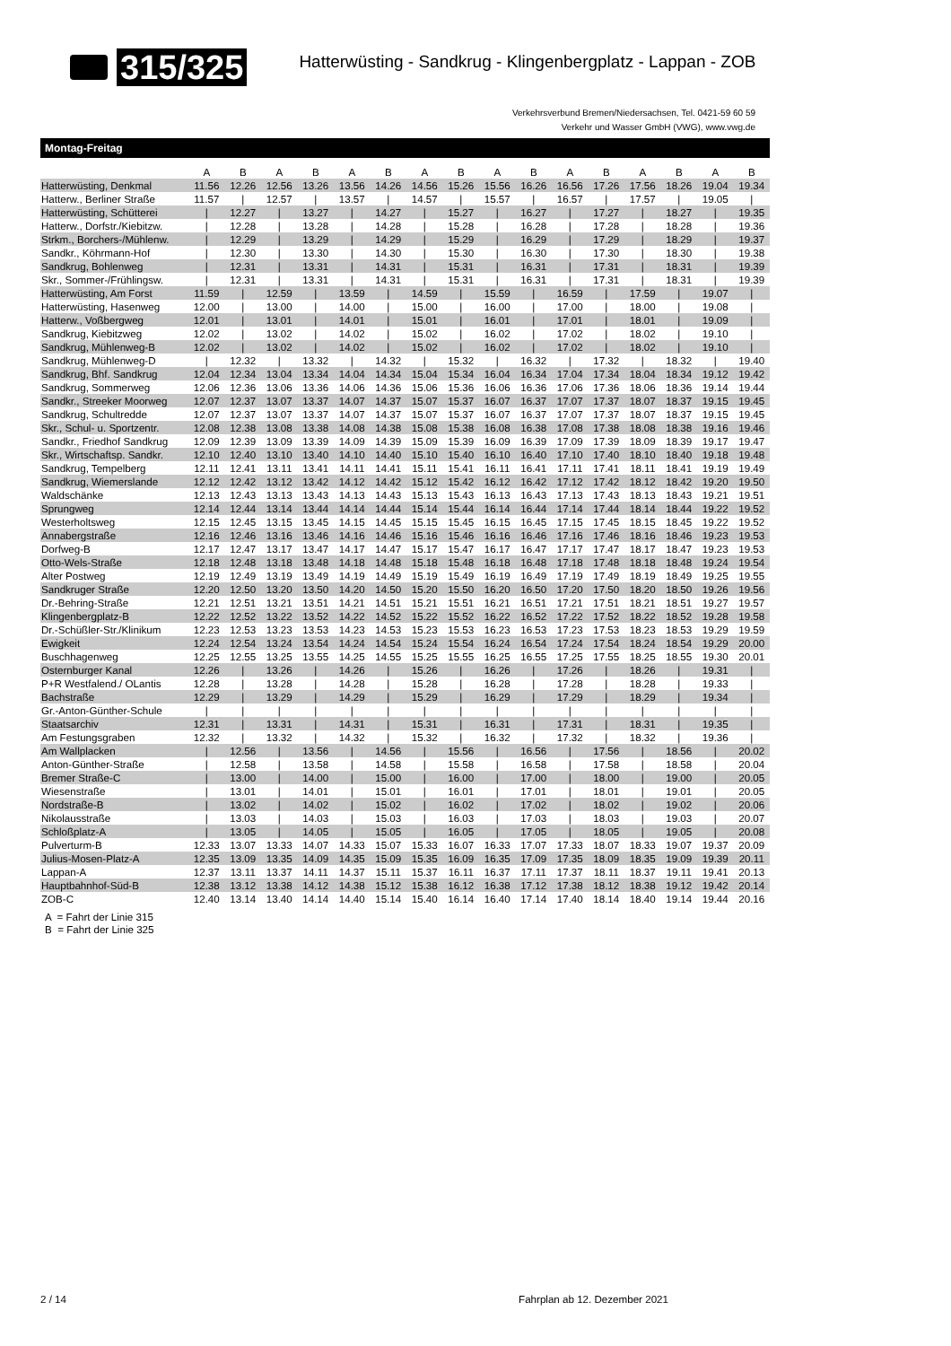315/325
Hatterwüsting - Sandkrug - Klingenbergplatz - Lappan - ZOB
Verkehrsverbund Bremen/Niedersachsen, Tel. 0421-59 60 59
Verkehr und Wasser GmbH (VWG), www.vwg.de
Montag-Freitag
| | A | B | A | B | A | B | A | B | A | B | A | B | A | B | A | B |
| --- | --- | --- | --- | --- | --- | --- | --- | --- | --- | --- | --- | --- | --- | --- | --- | --- |
| Hatterwüsting, Denkmal | 11.56 | 12.26 | 12.56 | 13.26 | 13.56 | 14.26 | 14.56 | 15.26 | 15.56 | 16.26 | 16.56 | 17.26 | 17.56 | 18.26 | 19.04 | 19.34 |
| Hatterw., Berliner Straße | 11.57 | / | 12.57 | / | 13.57 | / | 14.57 | / | 15.57 | / | 16.57 | / | 17.57 | / | 19.05 | / |
| Hatterwüsting, Schütterei | / | 12.27 | / | 13.27 | / | 14.27 | / | 15.27 | / | 16.27 | / | 17.27 | / | 18.27 | / | 19.35 |
| Hatterw., Dorfstr./Kiebitzw. | / | 12.28 | / | 13.28 | / | 14.28 | / | 15.28 | / | 16.28 | / | 17.28 | / | 18.28 | / | 19.36 |
| Strkm., Borchers-/Mühlenw. | / | 12.29 | / | 13.29 | / | 14.29 | / | 15.29 | / | 16.29 | / | 17.29 | / | 18.29 | / | 19.37 |
| Sandkr., Köhrmann-Hof | / | 12.30 | / | 13.30 | / | 14.30 | / | 15.30 | / | 16.30 | / | 17.30 | / | 18.30 | / | 19.38 |
| Sandkrug, Bohlenweg | / | 12.31 | / | 13.31 | / | 14.31 | / | 15.31 | / | 16.31 | / | 17.31 | / | 18.31 | / | 19.39 |
| Skr., Sommer-/Frühlingsw. | / | 12.31 | / | 13.31 | / | 14.31 | / | 15.31 | / | 16.31 | / | 17.31 | / | 18.31 | / | 19.39 |
| Hatterwüsting, Am Forst | 11.59 | / | 12.59 | / | 13.59 | / | 14.59 | / | 15.59 | / | 16.59 | / | 17.59 | / | 19.07 | / |
| Hatterwüsting, Hasenweg | 12.00 | / | 13.00 | / | 14.00 | / | 15.00 | / | 16.00 | / | 17.00 | / | 18.00 | / | 19.08 | / |
| Hatterw., Voßbergweg | 12.01 | / | 13.01 | / | 14.01 | / | 15.01 | / | 16.01 | / | 17.01 | / | 18.01 | / | 19.09 | / |
| Sandkrug, Kiebitzweg | 12.02 | / | 13.02 | / | 14.02 | / | 15.02 | / | 16.02 | / | 17.02 | / | 18.02 | / | 19.10 | / |
| Sandkrug, Mühlenweg-B | 12.02 | / | 13.02 | / | 14.02 | / | 15.02 | / | 16.02 | / | 17.02 | / | 18.02 | / | 19.10 | / |
| Sandkrug, Mühlenweg-D | / | 12.32 | / | 13.32 | / | 14.32 | / | 15.32 | / | 16.32 | / | 17.32 | / | 18.32 | / | 19.40 |
| Sandkrug, Bhf. Sandkrug | 12.04 | 12.34 | 13.04 | 13.34 | 14.04 | 14.34 | 15.04 | 15.34 | 16.04 | 16.34 | 17.04 | 17.34 | 18.04 | 18.34 | 19.12 | 19.42 |
| Sandkrug, Sommerweg | 12.06 | 12.36 | 13.06 | 13.36 | 14.06 | 14.36 | 15.06 | 15.36 | 16.06 | 16.36 | 17.06 | 17.36 | 18.06 | 18.36 | 19.14 | 19.44 |
| Sandkr., Streeker Moorweg | 12.07 | 12.37 | 13.07 | 13.37 | 14.07 | 14.37 | 15.07 | 15.37 | 16.07 | 16.37 | 17.07 | 17.37 | 18.07 | 18.37 | 19.15 | 19.45 |
| Sandkrug, Schultredde | 12.07 | 12.37 | 13.07 | 13.37 | 14.07 | 14.37 | 15.07 | 15.37 | 16.07 | 16.37 | 17.07 | 17.37 | 18.07 | 18.37 | 19.15 | 19.45 |
| Skr., Schul- u. Sportzentr. | 12.08 | 12.38 | 13.08 | 13.38 | 14.08 | 14.38 | 15.08 | 15.38 | 16.08 | 16.38 | 17.08 | 17.38 | 18.08 | 18.38 | 19.16 | 19.46 |
| Sandkr., Friedhof Sandkrug | 12.09 | 12.39 | 13.09 | 13.39 | 14.09 | 14.39 | 15.09 | 15.39 | 16.09 | 16.39 | 17.09 | 17.39 | 18.09 | 18.39 | 19.17 | 19.47 |
| Skr., Wirtschaftsp. Sandkr. | 12.10 | 12.40 | 13.10 | 13.40 | 14.10 | 14.40 | 15.10 | 15.40 | 16.10 | 16.40 | 17.10 | 17.40 | 18.10 | 18.40 | 19.18 | 19.48 |
| Sandkrug, Tempelberg | 12.11 | 12.41 | 13.11 | 13.41 | 14.11 | 14.41 | 15.11 | 15.41 | 16.11 | 16.41 | 17.11 | 17.41 | 18.11 | 18.41 | 19.19 | 19.49 |
| Sandkrug, Wiemerslande | 12.12 | 12.42 | 13.12 | 13.42 | 14.12 | 14.42 | 15.12 | 15.42 | 16.12 | 16.42 | 17.12 | 17.42 | 18.12 | 18.42 | 19.20 | 19.50 |
| Waldschänke | 12.13 | 12.43 | 13.13 | 13.43 | 14.13 | 14.43 | 15.13 | 15.43 | 16.13 | 16.43 | 17.13 | 17.43 | 18.13 | 18.43 | 19.21 | 19.51 |
| Sprungweg | 12.14 | 12.44 | 13.14 | 13.44 | 14.14 | 14.44 | 15.14 | 15.44 | 16.14 | 16.44 | 17.14 | 17.44 | 18.14 | 18.44 | 19.22 | 19.52 |
| Westerholtsweg | 12.15 | 12.45 | 13.15 | 13.45 | 14.15 | 14.45 | 15.15 | 15.45 | 16.15 | 16.45 | 17.15 | 17.45 | 18.15 | 18.45 | 19.22 | 19.52 |
| Annabergstraße | 12.16 | 12.46 | 13.16 | 13.46 | 14.16 | 14.46 | 15.16 | 15.46 | 16.16 | 16.46 | 17.16 | 17.46 | 18.16 | 18.46 | 19.23 | 19.53 |
| Dorfweg-B | 12.17 | 12.47 | 13.17 | 13.47 | 14.17 | 14.47 | 15.17 | 15.47 | 16.17 | 16.47 | 17.17 | 17.47 | 18.17 | 18.47 | 19.23 | 19.53 |
| Otto-Wels-Straße | 12.18 | 12.48 | 13.18 | 13.48 | 14.18 | 14.48 | 15.18 | 15.48 | 16.18 | 16.48 | 17.18 | 17.48 | 18.18 | 18.48 | 19.24 | 19.54 |
| Alter Postweg | 12.19 | 12.49 | 13.19 | 13.49 | 14.19 | 14.49 | 15.19 | 15.49 | 16.19 | 16.49 | 17.19 | 17.49 | 18.19 | 18.49 | 19.25 | 19.55 |
| Sandkruger Straße | 12.20 | 12.50 | 13.20 | 13.50 | 14.20 | 14.50 | 15.20 | 15.50 | 16.20 | 16.50 | 17.20 | 17.50 | 18.20 | 18.50 | 19.26 | 19.56 |
| Dr.-Behring-Straße | 12.21 | 12.51 | 13.21 | 13.51 | 14.21 | 14.51 | 15.21 | 15.51 | 16.21 | 16.51 | 17.21 | 17.51 | 18.21 | 18.51 | 19.27 | 19.57 |
| Klingenbergplatz-B | 12.22 | 12.52 | 13.22 | 13.52 | 14.22 | 14.52 | 15.22 | 15.52 | 16.22 | 16.52 | 17.22 | 17.52 | 18.22 | 18.52 | 19.28 | 19.58 |
| Dr.-Schüßler-Str./Klinikum | 12.23 | 12.53 | 13.23 | 13.53 | 14.23 | 14.53 | 15.23 | 15.53 | 16.23 | 16.53 | 17.23 | 17.53 | 18.23 | 18.53 | 19.29 | 19.59 |
| Ewigkeit | 12.24 | 12.54 | 13.24 | 13.54 | 14.24 | 14.54 | 15.24 | 15.54 | 16.24 | 16.54 | 17.24 | 17.54 | 18.24 | 18.54 | 19.29 | 20.00 |
| Buschhagenweg | 12.25 | 12.55 | 13.25 | 13.55 | 14.25 | 14.55 | 15.25 | 15.55 | 16.25 | 16.55 | 17.25 | 17.55 | 18.25 | 18.55 | 19.30 | 20.01 |
| Osternburger Kanal | 12.26 | / | 13.26 | / | 14.26 | / | 15.26 | / | 16.26 | / | 17.26 | / | 18.26 | / | 19.31 | / |
| P+R Westfalend./ OLantis | 12.28 | / | 13.28 | / | 14.28 | / | 15.28 | / | 16.28 | / | 17.28 | / | 18.28 | / | 19.33 | / |
| Bachstraße | 12.29 | / | 13.29 | / | 14.29 | / | 15.29 | / | 16.29 | / | 17.29 | / | 18.29 | / | 19.34 | / |
| Gr.-Anton-Günther-Schule | / | / | / | / | / | / | / | / | / | / | / | / | / | / | / | / |
| Staatsarchiv | 12.31 | / | 13.31 | / | 14.31 | / | 15.31 | / | 16.31 | / | 17.31 | / | 18.31 | / | 19.35 | / |
| Am Festungsgraben | 12.32 | / | 13.32 | / | 14.32 | / | 15.32 | / | 16.32 | / | 17.32 | / | 18.32 | / | 19.36 | / |
| Am Wallplacken | / | 12.56 | / | 13.56 | / | 14.56 | / | 15.56 | / | 16.56 | / | 17.56 | / | 18.56 | / | 20.02 |
| Anton-Günther-Straße | / | 12.58 | / | 13.58 | / | 14.58 | / | 15.58 | / | 16.58 | / | 17.58 | / | 18.58 | / | 20.04 |
| Bremer Straße-C | / | 13.00 | / | 14.00 | / | 15.00 | / | 16.00 | / | 17.00 | / | 18.00 | / | 19.00 | / | 20.05 |
| Wiesenstraße | / | 13.01 | / | 14.01 | / | 15.01 | / | 16.01 | / | 17.01 | / | 18.01 | / | 19.01 | / | 20.05 |
| Nordstraße-B | / | 13.02 | / | 14.02 | / | 15.02 | / | 16.02 | / | 17.02 | / | 18.02 | / | 19.02 | / | 20.06 |
| Nikolausstraße | / | 13.03 | / | 14.03 | / | 15.03 | / | 16.03 | / | 17.03 | / | 18.03 | / | 19.03 | / | 20.07 |
| Schloßplatz-A | / | 13.05 | / | 14.05 | / | 15.05 | / | 16.05 | / | 17.05 | / | 18.05 | / | 19.05 | / | 20.08 |
| Pulverturm-B | 12.33 | 13.07 | 13.33 | 14.07 | 14.33 | 15.07 | 15.33 | 16.07 | 16.33 | 17.07 | 17.33 | 18.07 | 18.33 | 19.07 | 19.37 | 20.09 |
| Julius-Mosen-Platz-A | 12.35 | 13.09 | 13.35 | 14.09 | 14.35 | 15.09 | 15.35 | 16.09 | 16.35 | 17.09 | 17.35 | 18.09 | 18.35 | 19.09 | 19.39 | 20.11 |
| Lappan-A | 12.37 | 13.11 | 13.37 | 14.11 | 14.37 | 15.11 | 15.37 | 16.11 | 16.37 | 17.11 | 17.37 | 18.11 | 18.37 | 19.11 | 19.41 | 20.13 |
| Hauptbahnhof-Süd-B | 12.38 | 13.12 | 13.38 | 14.12 | 14.38 | 15.12 | 15.38 | 16.12 | 16.38 | 17.12 | 17.38 | 18.12 | 18.38 | 19.12 | 19.42 | 20.14 |
| ZOB-C | 12.40 | 13.14 | 13.40 | 14.14 | 14.40 | 15.14 | 15.40 | 16.14 | 16.40 | 17.14 | 17.40 | 18.14 | 18.40 | 19.14 | 19.44 | 20.16 |
A = Fahrt der Linie 315
B = Fahrt der Linie 325
2 / 14 Fahrplan ab 12. Dezember 2021